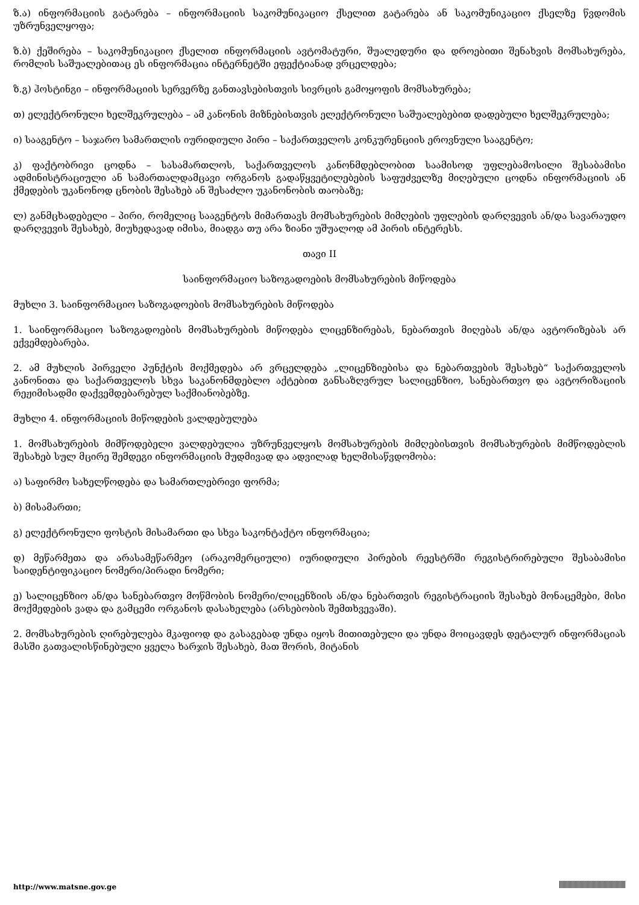ზ.ა) ინფორმაციის გატარება – ინფორმაციის საკომუნიკაციო ქსელით გატარება ან საკომუნიკაციო ქსელზე წვდომის უზრუნველყოფა;
ზ.ბ) ქეშირება – საკომუნიკაციო ქსელით ინფორმაციის ავტომატური, შუალედური და დროებითი შენახვის მომსახურება, რომლის საშუალებითაც ეს ინფორმაცია ინტერნეტში ეფექტიანად ვრცელდება;
ზ.გ) ჰოსტინგი – ინფორმაციის სერვერზე განთავსებისთვის სივრცის გამოყოფის მომსახურება;
თ) ელექტრონული ხელშეკრულება – ამ კანონის მიზნებისთვის ელექტრონული საშუალებებით დადებული ხელშეკრულება;
ი) სააგენტო – საჯარო სამართლის იურიდიული პირი – საქართველოს კონკურენციის ეროვნული სააგენტო;
კ) ფაქტობრივი ცოდნა – სასამართლოს, საქართველოს კანონმდებლობით საამისოდ უფლებამოსილი შესაბამისი ადმინისტრაციული ან სამართალდამცავი ორგანოს გადაწყვეტილებების საფუძველზე მიღებული ცოდნა ინფორმაციის ან ქმედების უკანონოდ ცნობის შესახებ ან შესაძლო უკანონობის თაობაზე;
ლ) განმცხადებელი – პირი, რომელიც სააგენტოს მიმართავს მომსახურების მიმღების უფლების დარღვევის ან/და სავარაუდო დარღვევის შესახებ, მიუხედავად იმისა, მიადგა თუ არა ზიანი უშუალოდ ამ პირის ინტერესს.
თავი II
საინფორმაციო საზოგადოების მომსახურების მიწოდება
მუხლი 3. საინფორმაციო საზოგადოების მომსახურების მიწოდება
1. საინფორმაციო საზოგადოების მომსახურების მიწოდება ლიცენზირებას, ნებართვის მიღებას ან/და ავტორიზებას არ ექვემდებარება.
2. ამ მუხლის პირველი პუნქტის მოქმედება არ ვრცელდება „ლიცენზიებისა და ნებართვების შესახებ“ საქართველოს კანონითა და საქართველოს სხვა საკანონმდებლო აქტებით განსაზღვრულ სალიცენზიო, სანებართვო და ავტორიზაციის რეჟიმისადმი დაქვემდებარებულ საქმიანობებზე.
მუხლი 4. ინფორმაციის მიწოდების ვალდებულება
1. მომსახურების მიმწოდებელი ვალდებულია უზრუნველყოს მომსახურების მიმღებისთვის მომსახურების მიმწოდებლის შესახებ სულ მცირე შემდეგი ინფორმაციის მუდმივად და ადვილად ხელმისაწვდომობა:
ა) საფირმო სახელწოდება და სამართლებრივი ფორმა;
ბ) მისამართი;
გ) ელექტრონული ფოსტის მისამართი და სხვა საკონტაქტო ინფორმაცია;
დ) მეწარმეთა და არასამეწარმეო (არაკომერციული) იურიდიული პირების რეესტრში რეგისტრირებული შესაბამისი საიდენტიფიკაციო ნომერი/პირადი ნომერი;
ე) სალიცენზიო ან/და სანებართვო მოწმობის ნომერი/ლიცენზიის ან/და ნებართვის რეგისტრაციის შესახებ მონაცემები, მისი მოქმედების ვადა და გამცემი ორგანოს დასახელება (არსებობის შემთხვევაში).
2. მომსახურების ღირებულება მკაფიოდ და გასაგებად უნდა იყოს მითითებული და უნდა მოიცავდეს დეტალურ ინფორმაციას მასში გათვალისწინებული ყველა ხარჯის შესახებ, მათ შორის, მიტანის
http://www.matsne.gov.ge